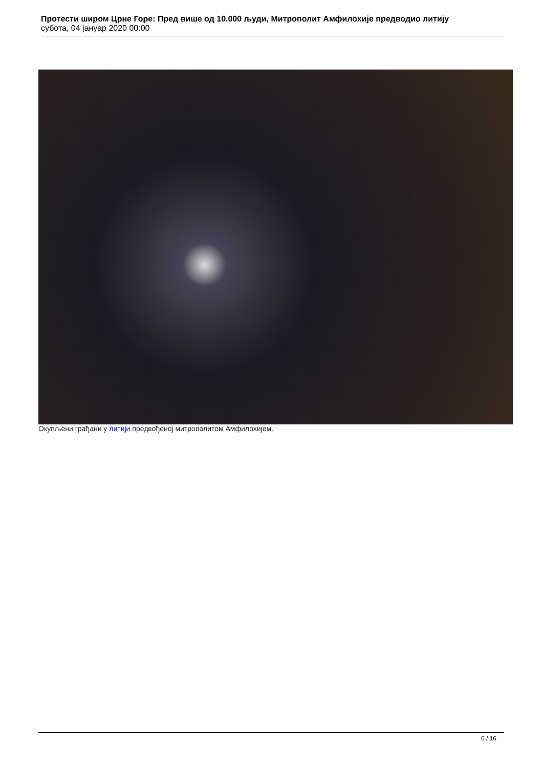Протести широм Црне Горе: Пред више од 10.000 људи, Митрополит Амфилохије предводио литију
субота, 04 јануар 2020 00:00
Окупљени грађани у литији предвођеној митрополитом Амфилохијем.
6 / 16